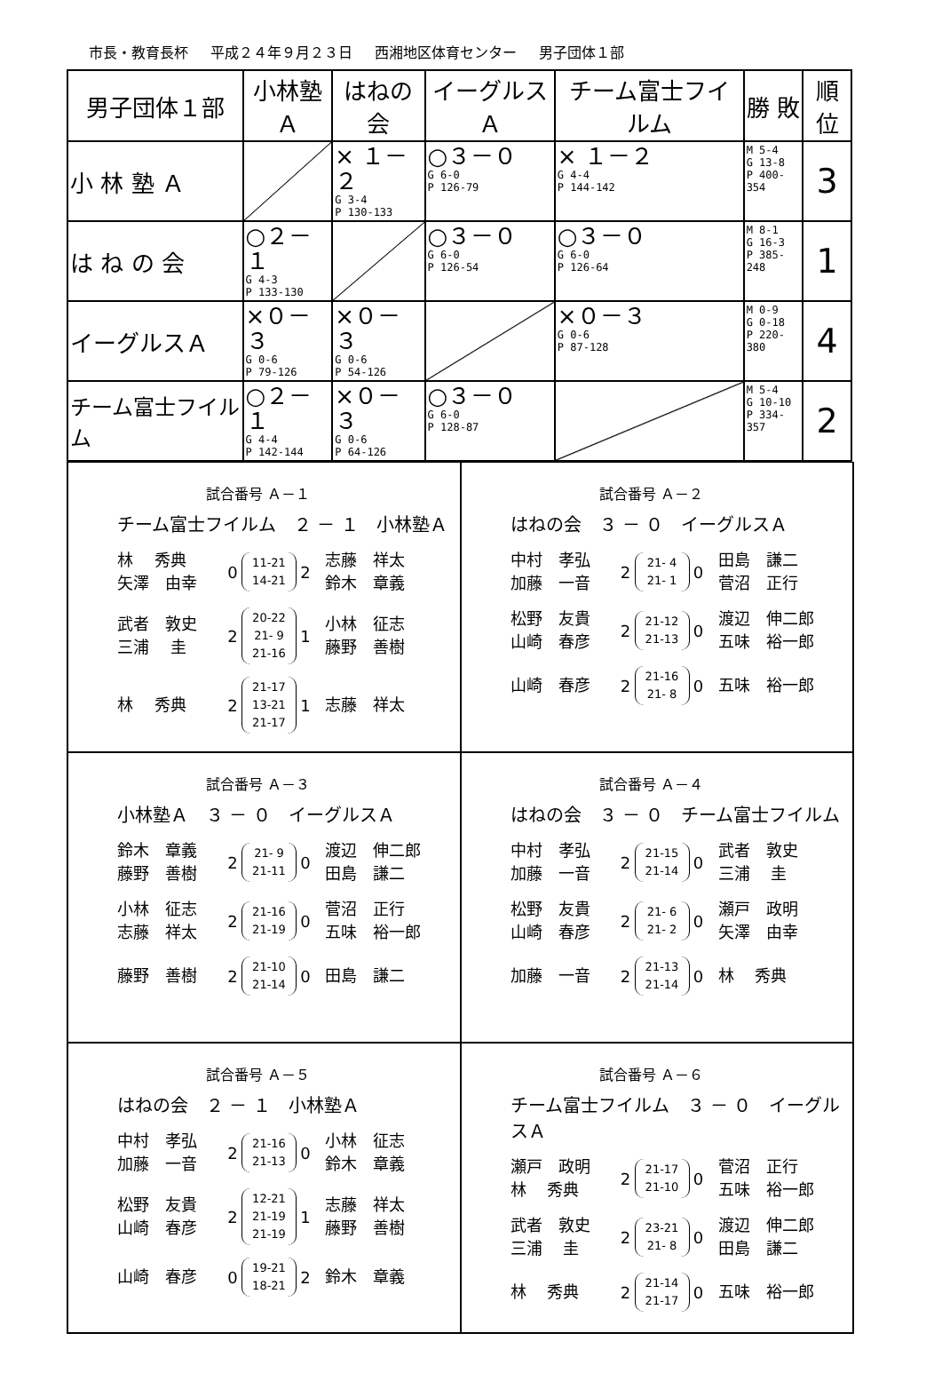市長・教育長杯 平成２４年９月２３日 西湘地区体育センター 男子団体１部
| 男子団体１部 | 小林塾Ａ | はねの会 | イーグルスＡ | チーム富士フイルム | 勝 敗 | 順位 |
| --- | --- | --- | --- | --- | --- | --- |
| 小 林 塾 Ａ | | × １－２ G 3-4 P 130-133 | ○３－０ G 6-0 P 126-79 | × １－２ G 4-4 P 144-142 | M 5-4 G 13-8 P 400-354 | 3 |
| は ね の 会 | ○２－１ G 4-3 P 133-130 | | ○３－０ G 6-0 P 126-54 | ○３－０ G 6-0 P 126-64 | M 8-1 G 16-3 P 385-248 | 1 |
| イーグルスＡ | ×０－３ G 0-6 P 79-126 | ×０－３ G 0-6 P 54-126 | | ×０－３ G 0-6 P 87-128 | M 0-9 G 0-18 P 220-380 | 4 |
| チーム富士フイルム | ○２－１ G 4-4 P 142-144 | ×０－３ G 0-6 P 64-126 | ○３－０ G 6-0 P 128-87 | | M 5-4 G 10-10 P 334-357 | 2 |
試合番号 Ａ－１
チーム富士フイルム　２ － １　小林塾Ａ
林　 秀典
矢澤　由幸
0
11-21
14-21
2
志藤　祥太
鈴木　章義
武者　敦史
三浦　 圭
2
20-22
21- 9
21-16
1
小林　征志
藤野　善樹
林　 秀典
2
21-17
13-21
21-17
1
志藤　祥太
試合番号 Ａ－２
はねの会　３ － ０　イーグルスＡ
中村　孝弘
加藤　一音
2
21- 4
21- 1
0
田島　謙二
菅沼　正行
松野　友貴
山崎　春彦
2
21-12
21-13
0
渡辺　伸二郎
五味　裕一郎
山崎　春彦
2
21-16
21- 8
0
五味　裕一郎
試合番号 Ａ－３
小林塾Ａ　３ － ０　イーグルスＡ
鈴木　章義
藤野　善樹
2
21- 9
21-11
0
渡辺　伸二郎
田島　謙二
小林　征志
志藤　祥太
2
21-16
21-19
0
菅沼　正行
五味　裕一郎
藤野　善樹
2
21-10
21-14
0
田島　謙二
試合番号 Ａ－４
はねの会　３ － ０　チーム富士フイルム
中村　孝弘
加藤　一音
2
21-15
21-14
0
武者　敦史
三浦　 圭
松野　友貴
山崎　春彦
2
21- 6
21- 2
0
瀬戸　政明
矢澤　由幸
加藤　一音
2
21-13
21-14
0
林　 秀典
試合番号 Ａ－５
はねの会　２ － １　小林塾Ａ
中村　孝弘
加藤　一音
2
21-16
21-13
0
小林　征志
鈴木　章義
松野　友貴
山崎　春彦
2
12-21
21-19
21-19
1
志藤　祥太
藤野　善樹
山崎　春彦
0
19-21
18-21
2
鈴木　章義
試合番号 Ａ－６
チーム富士フイルム　３ － ０　イーグルスＡ
瀬戸　政明
林　 秀典
2
21-17
21-10
0
菅沼　正行
五味　裕一郎
武者　敦史
三浦　 圭
2
23-21
21- 8
0
渡辺　伸二郎
田島　謙二
林　 秀典
2
21-14
21-17
0
五味　裕一郎